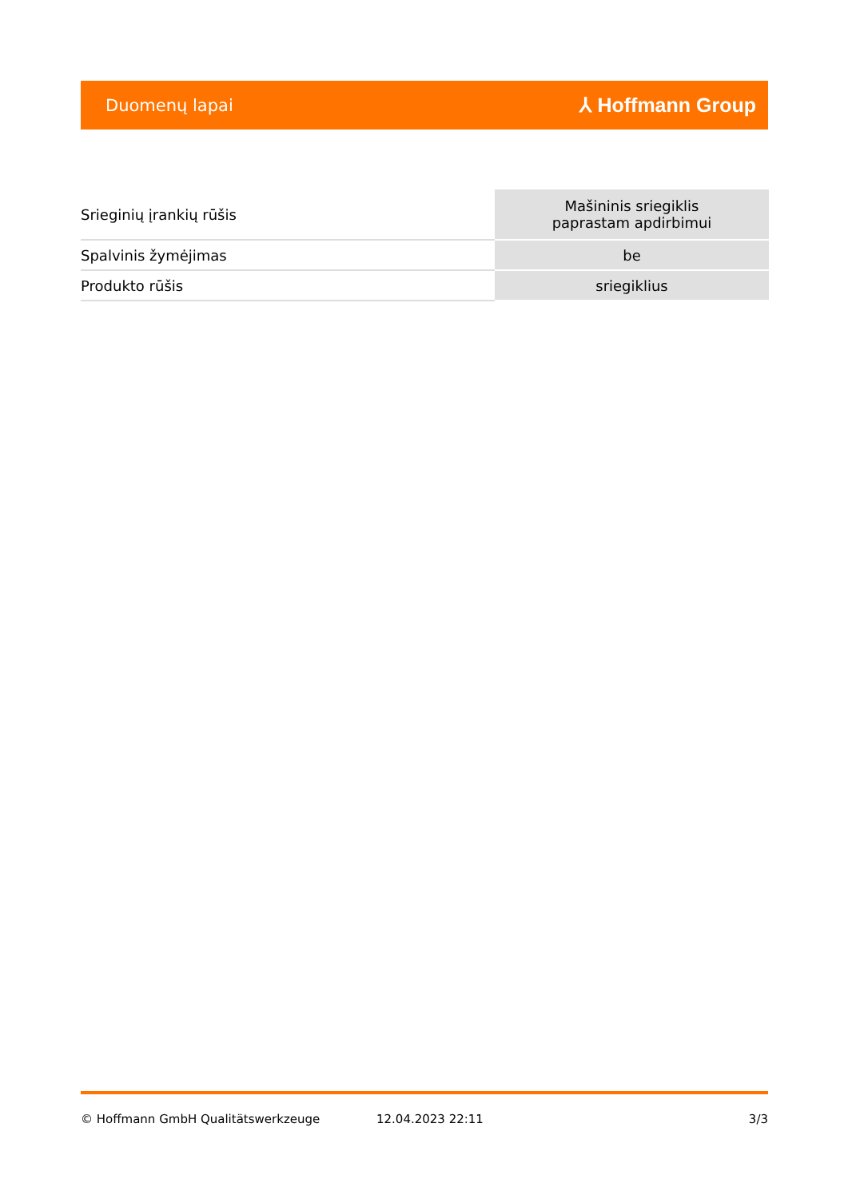Duomenų lapai ⅄ Hoffmann Group
| Srieginių įrankių rūšis | Mašininis sriegiklis paprastam apdirbimui |
| Spalvinis žymėjimas | be |
| Produkto rūšis | sriegiklius |
© Hoffmann GmbH Qualitätswerkzeuge 12.04.2023 22:11 3/3